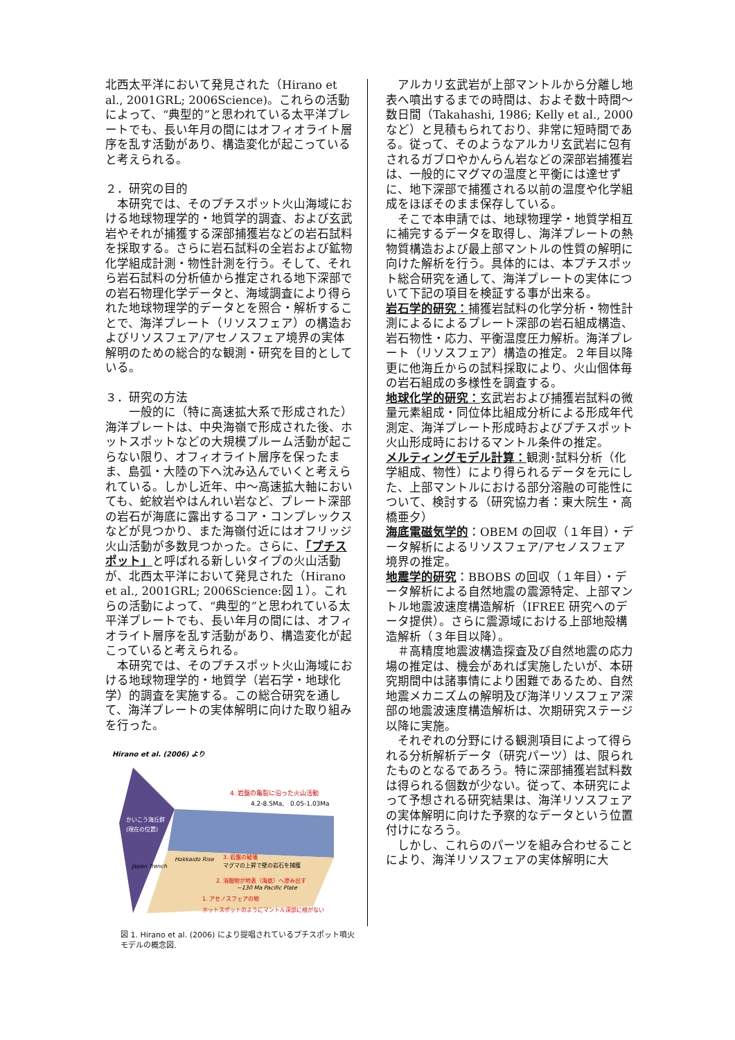北西太平洋において発見された（Hirano et al., 2001GRL; 2006Science)。これらの活動によって、“典型的”と思われている太平洋プレートでも、長い年月の間にはオフィオライト層序を乱す活動があり、構造変化が起こっていると考えられる。
２．研究の目的
　本研究では、そのプチスポット火山海域における地球物理学的・地質学的調査、および玄武岩やそれが捕獲する深部捕獲岩などの岩石試料を採取する。さらに岩石試料の全岩および鉱物化学組成計測・物性計測を行う。そして、それら岩石試料の分析値から推定される地下深部での岩石物理化学データと、海域調査により得られた地球物理学的データとを照合・解析することで、海洋プレート（リソスフェア）の構造およびリソスフェア/アセノスフェア境界の実体解明のための総合的な観測・研究を目的としている。
３．研究の方法
　　一般的に（特に高速拡大系で形成された）海洋プレートは、中央海嶺で形成された後、ホットスポットなどの大規模プルーム活動が起こらない限り、オフィオライト層序を保ったまま、島弧・大陸の下へ沈み込んでいくと考えられている。しかし近年、中〜高速拡大軸においても、蛇紋岩やはんれい岩など、プレート深部の岩石が海底に露出するコア・コンプレックスなどが見つかり、また海嶺付近にはオフリッジ火山活動が多数見つかった。さらに、「プチスポット」と呼ばれる新しいタイプの火山活動が、北西太平洋において発見された（Hirano et al., 2001GRL; 2006Science:図１）。これらの活動によって、“典型的”と思われている太平洋プレートでも、長い年月の間には、オフィオライト層序を乱す活動があり、構造変化が起こっていると考えられる。
　本研究では、そのプチスポット火山海域における地球物理学的・地質学（岩石学・地球化学）的調査を実施する。この総合研究を通して、海洋プレートの実体解明に向けた取り組みを行った。
Hirano et al. (2006) より
4. 岩盤の亀裂に沿った火山活動
4.2-8.5Ma,　0.05-1.03Ma
かいこう海丘群
(現在の位置)
Hokkaido Rise
Japan Trench
3. 岩盤の破壊
マグマの上昇で壁の岩石を捕獲
2. 溶融物が地表（海底）へ滲み出す
~130 Ma Pacific Plate
1. アセノスフェアの物
ホットスポットのようにマントル深部に根がない
図 1. Hirano et al. (2006) により提唱されているプチスポット噴火モデルの概念図.
　アルカリ玄武岩が上部マントルから分離し地表へ噴出するまでの時間は、およそ数十時間〜数日間（Takahashi, 1986; Kelly et al., 2000 など）と見積もられており、非常に短時間である。従って、そのようなアルカリ玄武岩に包有されるガブロやかんらん岩などの深部岩捕獲岩は、一般的にマグマの温度と平衡には達せずに、地下深部で捕獲される以前の温度や化学組成をほぼそのまま保存している。
　そこで本申請では、地球物理学・地質学相互に補完するデータを取得し、海洋プレートの熱物質構造および最上部マントルの性質の解明に向けた解析を行う。具体的には、本プチスポット総合研究を通して、海洋プレートの実体について下記の項目を検証する事が出来る。
岩石学的研究：捕獲岩試料の化学分析・物性計測によるによるプレート深部の岩石組成構造、岩石物性・応力、平衡温度圧力解析。海洋プレート（リソスフェア）構造の推定。２年目以降更に他海丘からの試料採取により、火山個体毎の岩石組成の多様性を調査する。
地球化学的研究：玄武岩および捕獲岩試料の微量元素組成・同位体比組成分析による形成年代測定、海洋プレート形成時およびプチスポット火山形成時におけるマントル条件の推定。
メルティングモデル計算：観測･試料分析（化学組成、物性）により得られるデータを元にした、上部マントルにおける部分溶融の可能性について、検討する（研究協力者：東大院生・高橋亜夕）
海底電磁気学的：OBEM の回収（１年目）・データ解析によるリソスフェア/アセノスフェア境界の推定。
地震学的研究：BBOBS の回収（１年目）・データ解析による自然地震の震源特定、上部マントル地震波速度構造解析（IFREE 研究へのデータ提供）。さらに震源域における上部地殻構造解析（３年目以降）。
　＃高精度地震波構造探査及び自然地震の応力場の推定は、機会があれば実施したいが、本研究期間中は諸事情により困難であるため、自然地震メカニズムの解明及び海洋リソスフェア深部の地震波速度構造解析は、次期研究ステージ以降に実施。
　それぞれの分野にける観測項目によって得られる分析解析データ（研究パーツ）は、限られたものとなるであろう。特に深部捕獲岩試料数は得られる個数が少ない。従って、本研究によって予想される研究結果は、海洋リソスフェアの実体解明に向けた予察的なデータという位置付けになろう。
　しかし、これらのパーツを組み合わせることにより、海洋リソスフェアの実体解明に大